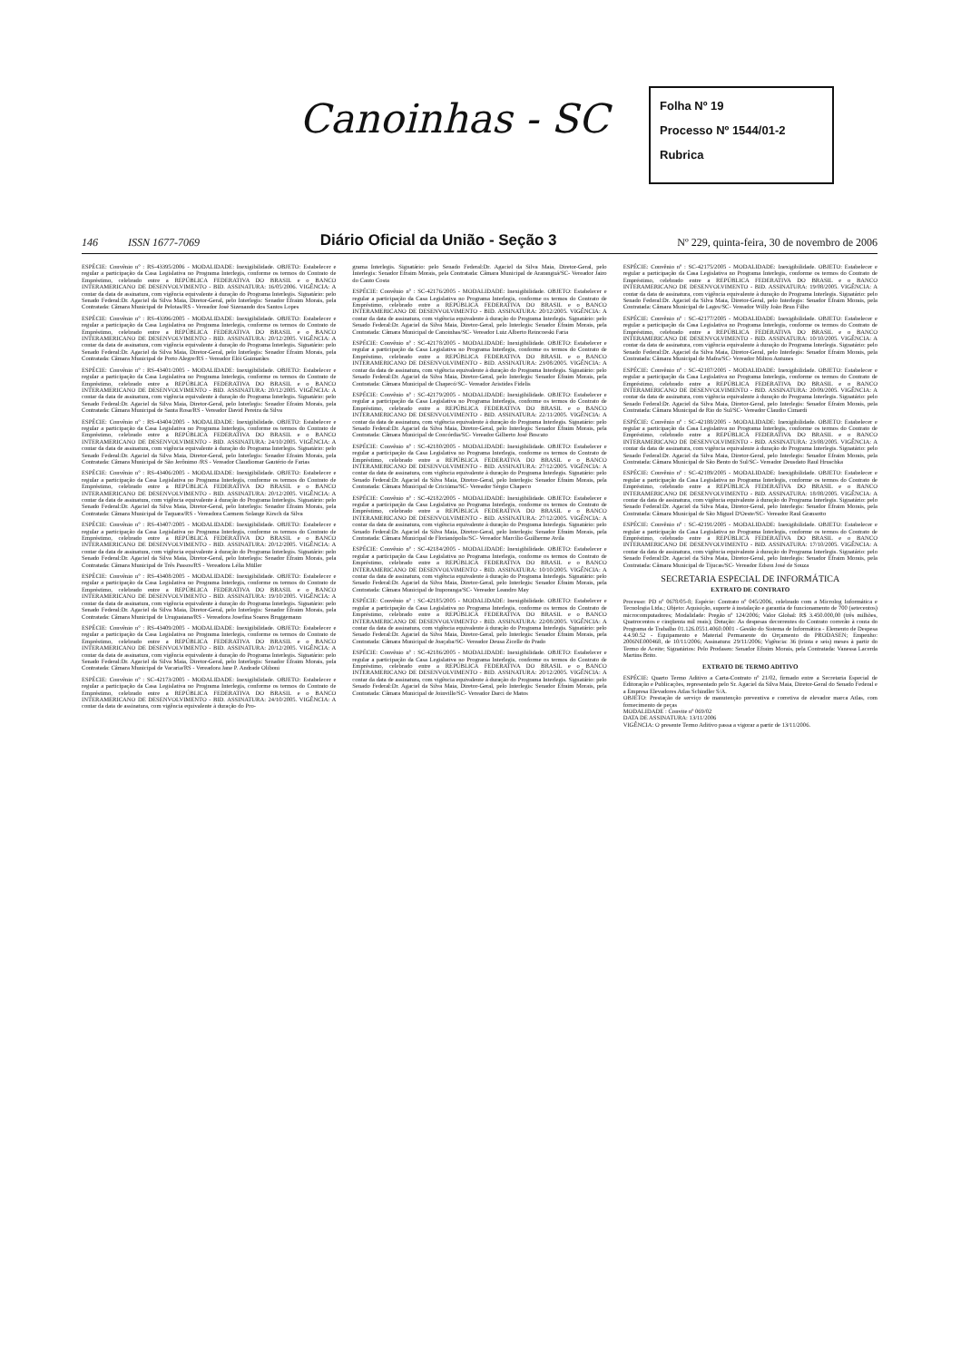Canoinhas - SC
Folha Nº 19
Processo Nº 1544/01-2
Rubrica
146 ISSN 1677-7069 Diário Oficial da União - Seção 3 Nº 229, quinta-feira, 30 de novembro de 2006
ESPÉCIE: Convênio nº : RS-43395/2006 - MODALIDADE: Inexigibilidade. OBJETO: Estabelecer e regular a participação da Casa Legislativa no Programa Interlegis, conforme os termos do Contrato de Empréstimo, celebrado entre a REPÚBLICA FEDERATIVA DO BRASIL e o BANCO INTERAMERICANO DE DESENVOLVIMENTO - BID. ASSINATURA: 16/05/2006. VIGÊNCIA: A contar da data de assinatura, com vigência equivalente à duração do Programa Interlegis. Signatário: pelo Senado Federal:Dr. Agaciel da Silva Maia, Diretor-Geral, pelo Interlegis: Senador Efraim Morais, pela Contratada: Câmara Municipal de Pelotas/RS - Vereador José Sizenando dos Santos Lopes
ESPÉCIE: Convênio nº : RS-43396/2005 - MODALIDADE: Inexigibilidade. OBJETO: Estabelecer e regular a participação da Casa Legislativa no Programa Interlegis, conforme os termos do Contrato de Empréstimo, celebrado entre a REPÚBLICA FEDERATIVA DO BRASIL e o BANCO INTERAMERICANO DE DESENVOLVIMENTO - BID. ASSINATURA: 20/12/2005. VIGÊNCIA: A contar da data de assinatura, com vigência equivalente à duração do Programa Interlegis. Signatário: pelo Senado Federal:Dr. Agaciel da Silva Maia, Diretor-Geral, pelo Interlegis: Senador Efraim Morais, pela Contratada: Câmara Municipal de Porto Alegre/RS - Vereador Elói Guimarães
ESPÉCIE: Convênio nº : RS-43401/2005 - MODALIDADE: Inexigibilidade. OBJETO: Estabelecer e regular a participação da Casa Legislativa no Programa Interlegis, conforme os termos do Contrato de Empréstimo, celebrado entre a REPÚBLICA FEDERATIVA DO BRASIL e o BANCO INTERAMERICANO DE DESENVOLVIMENTO - BID. ASSINATURA: 20/12/2005. VIGÊNCIA: A contar da data de assinatura, com vigência equivalente à duração do Programa Interlegis. Signatário: pelo Senado Federal:Dr. Agaciel da Silva Maia, Diretor-Geral, pelo Interlegis: Senador Efraim Morais, pela Contratada: Câmara Municipal de Santa Rosa/RS - Vereador David Pereira da Silva
ESPÉCIE: Convênio nº : RS-43404/2005 - MODALIDADE: Inexigibilidade. OBJETO: Estabelecer e regular a participação da Casa Legislativa no Programa Interlegis, conforme os termos do Contrato de Empréstimo, celebrado entre a REPÚBLICA FEDERATIVA DO BRASIL e o BANCO INTERAMERICANO DE DESENVOLVIMENTO - BID. ASSINATURA: 24/10/2005. VIGÊNCIA: A contar da data de assinatura, com vigência equivalente à duração do Programa Interlegis. Signatário: pelo Senado Federal:Dr. Agaciel da Silva Maia, Diretor-Geral, pelo Interlegis: Senador Efraim Morais, pela Contratada: Câmara Municipal de São Jerônimo /RS - Vereador Claudiomar Gautério de Farias
ESPÉCIE: Convênio nº : RS-43406/2005 - MODALIDADE: Inexigibilidade. OBJETO: Estabelecer e regular a participação da Casa Legislativa no Programa Interlegis, conforme os termos do Contrato de Empréstimo, celebrado entre a REPÚBLICA FEDERATIVA DO BRASIL e o BANCO INTERAMERICANO DE DESENVOLVIMENTO - BID. ASSINATURA: 20/12/2005. VIGÊNCIA: A contar da data de assinatura, com vigência equivalente à duração do Programa Interlegis. Signatário: pelo Senado Federal:Dr. Agaciel da Silva Maia, Diretor-Geral, pelo Interlegis: Senador Efraim Morais, pela Contratada: Câmara Municipal de Taquara/RS - Vereadora Carmem Solange Kirsch da Silva
ESPÉCIE: Convênio nº : RS-43407/2005 - MODALIDADE: Inexigibilidade. OBJETO: Estabelecer e regular a participação da Casa Legislativa no Programa Interlegis, conforme os termos do Contrato de Empréstimo, celebrado entre a REPÚBLICA FEDERATIVA DO BRASIL e o BANCO INTERAMERICANO DE DESENVOLVIMENTO - BID. ASSINATURA: 20/12/2005. VIGÊNCIA: A contar da data de assinatura, com vigência equivalente à duração do Programa Interlegis. Signatário: pelo Senado Federal:Dr. Agaciel da Silva Maia, Diretor-Geral, pelo Interlegis: Senador Efraim Morais, pela Contratada: Câmara Municipal de Três Passos/RS - Vereadora Lélia Müller
ESPÉCIE: Convênio nº : RS-43408/2005 - MODALIDADE: Inexigibilidade. OBJETO: Estabelecer e regular a participação da Casa Legislativa no Programa Interlegis, conforme os termos do Contrato de Empréstimo, celebrado entre a REPÚBLICA FEDERATIVA DO BRASIL e o BANCO INTERAMERICANO DE DESENVOLVIMENTO - BID. ASSINATURA: 19/10/2005. VIGÊNCIA: A contar da data de assinatura, com vigência equivalente à duração do Programa Interlegis. Signatário: pelo Senado Federal:Dr. Agaciel da Silva Maia, Diretor-Geral, pelo Interlegis: Senador Efraim Morais, pela Contratada: Câmara Municipal de Uruguaiana/RS - Vereadora Josefina Soares Bruggemann
ESPÉCIE: Convênio nº : RS-43409/2005 - MODALIDADE: Inexigibilidade. OBJETO: Estabelecer e regular a participação da Casa Legislativa no Programa Interlegis, conforme os termos do Contrato de Empréstimo, celebrado entre a REPÚBLICA FEDERATIVA DO BRASIL e o BANCO INTERAMERICANO DE DESENVOLVIMENTO - BID. ASSINATURA: 20/12/2005. VIGÊNCIA: A contar da data de assinatura, com vigência equivalente à duração do Programa Interlegis. Signatário: pelo Senado Federal:Dr. Agaciel da Silva Maia, Diretor-Geral, pelo Interlegis: Senador Efraim Morais, pela Contratada: Câmara Municipal de Vacaria/RS - Vereadora Jane P. Andrade Oliboni
ESPÉCIE: Convênio nº : SC-42173/2005 - MODALIDADE: Inexigibilidade. OBJETO: Estabelecer e regular a participação da Casa Legislativa no Programa Interlegis, conforme os termos do Contrato de Empréstimo, celebrado entre a REPÚBLICA FEDERATIVA DO BRASIL e o BANCO INTERAMERICANO DE DESENVOLVIMENTO - BID. ASSINATURA: 24/10/2005. VIGÊNCIA: A contar da data de assinatura, com vigência equivalente à duração do Pro-
grama Interlegis. Signatário: pelo Senado Federal:Dr. Agaciel da Silva Maia, Diretor-Geral, pelo Interlegis: Senador Efraim Morais, pela Contratada: Câmara Municipal de Araranguá/SC- Vereador Jairo do Canto Costa
ESPÉCIE: Convênio nº : SC-42176/2005 - MODALIDADE: Inexigibilidade. OBJETO: Estabelecer e regular a participação da Casa Legislativa no Programa Interlegis, conforme os termos do Contrato de Empréstimo, celebrado entre a REPÚBLICA FEDERATIVA DO BRASIL e o BANCO INTERAMERICANO DE DESENVOLVIMENTO - BID. ASSINATURA: 20/12/2005. VIGÊNCIA: A contar da data de assinatura, com vigência equivalente à duração do Programa Interlegis. Signatário: pelo Senado Federal:Dr. Agaciel da Silva Maia, Diretor-Geral, pelo Interlegis: Senador Efraim Morais, pela Contratada: Câmara Municipal de Canoinhas/SC- Vereador Luiz Alberto Reincoeski Faria
ESPÉCIE: Convênio nº : SC-42178/2005 - MODALIDADE: Inexigibilidade. OBJETO: Estabelecer e regular a participação da Casa Legislativa no Programa Interlegis, conforme os termos do Contrato de Empréstimo, celebrado entre a REPÚBLICA FEDERATIVA DO BRASIL e o BANCO INTERAMERICANO DE DESENVOLVIMENTO - BID. ASSINATURA: 23/08/2005. VIGÊNCIA: A contar da data de assinatura, com vigência equivalente à duração do Programa Interlegis. Signatário: pelo Senado Federal:Dr. Agaciel da Silva Maia, Diretor-Geral, pelo Interlegis: Senador Efraim Morais, pela Contratada: Câmara Municipal de Chapecó/SC- Vereador Aristides Fidelis
ESPÉCIE: Convênio nº : SC-42179/2005 - MODALIDADE: Inexigibilidade. OBJETO: Estabelecer e regular a participação da Casa Legislativa no Programa Interlegis, conforme os termos do Contrato de Empréstimo, celebrado entre a REPÚBLICA FEDERATIVA DO BRASIL e o BANCO INTERAMERICANO DE DESENVOLVIMENTO - BID. ASSINATURA: 22/11/2005. VIGÊNCIA: A contar da data de assinatura, com vigência equivalente à duração do Programa Interlegis. Signatário: pelo Senado Federal:Dr. Agaciel da Silva Maia, Diretor-Geral, pelo Interlegis: Senador Efraim Morais, pela Contratada: Câmara Municipal de Concórdia/SC- Vereador Gilberto José Boscato
ESPÉCIE: Convênio nº : SC-42180/2005 - MODALIDADE: Inexigibilidade. OBJETO: Estabelecer e regular a participação da Casa Legislativa no Programa Interlegis, conforme os termos do Contrato de Empréstimo, celebrado entre a REPÚBLICA FEDERATIVA DO BRASIL e o BANCO INTERAMERICANO DE DESENVOLVIMENTO - BID. ASSINATURA: 27/12/2005. VIGÊNCIA: A contar da data de assinatura, com vigência equivalente à duração do Programa Interlegis. Signatário: pelo Senado Federal:Dr. Agaciel da Silva Maia, Diretor-Geral, pelo Interlegis: Senador Efraim Morais, pela Contratada: Câmara Municipal de Criciúma/SC- Vereador Sérgio Chapeco
ESPÉCIE: Convênio nº : SC-42182/2005 - MODALIDADE: Inexigibilidade. OBJETO: Estabelecer e regular a participação da Casa Legislativa no Programa Interlegis, conforme os termos do Contrato de Empréstimo, celebrado entre a REPÚBLICA FEDERATIVA DO BRASIL e o BANCO INTERAMERICANO DE DESENVOLVIMENTO - BID. ASSINATURA: 27/12/2005. VIGÊNCIA: A contar da data de assinatura, com vigência equivalente à duração do Programa Interlegis. Signatário: pelo Senado Federal:Dr. Agaciel da Silva Maia, Diretor-Geral, pelo Interlegis: Senador Efraim Morais, pela Contratada: Câmara Municipal de Florianópolis/SC- Vereador Marcílio Guilherme Avila
ESPÉCIE: Convênio nº : SC-42184/2005 - MODALIDADE: Inexigibilidade. OBJETO: Estabelecer e regular a participação da Casa Legislativa no Programa Interlegis, conforme os termos do Contrato de Empréstimo, celebrado entre a REPÚBLICA FEDERATIVA DO BRASIL e o BANCO INTERAMERICANO DE DESENVOLVIMENTO - BID. ASSINATURA: 10/10/2005. VIGÊNCIA: A contar da data de assinatura, com vigência equivalente à duração do Programa Interlegis. Signatário: pelo Senado Federal:Dr. Agaciel da Silva Maia, Diretor-Geral, pelo Interlegis: Senador Efraim Morais, pela Contratada: Câmara Municipal de Ituporanga/SC- Vereador Leandro May
ESPÉCIE: Convênio nº : SC-42185/2005 - MODALIDADE: Inexigibilidade. OBJETO: Estabelecer e regular a participação da Casa Legislativa no Programa Interlegis, conforme os termos do Contrato de Empréstimo, celebrado entre a REPÚBLICA FEDERATIVA DO BRASIL e o BANCO INTERAMERICANO DE DESENVOLVIMENTO - BID. ASSINATURA: 22/08/2005. VIGÊNCIA: A contar da data de assinatura, com vigência equivalente à duração do Programa Interlegis. Signatário: pelo Senado Federal:Dr. Agaciel da Silva Maia, Diretor-Geral, pelo Interlegis: Senador Efraim Morais, pela Contratada: Câmara Municipal de Joaçaba/SC- Vereador Deusa Zicelle do Prado
ESPÉCIE: Convênio nº : SC-42186/2005 - MODALIDADE: Inexigibilidade. OBJETO: Estabelecer e regular a participação da Casa Legislativa no Programa Interlegis, conforme os termos do Contrato de Empréstimo, celebrado entre a REPÚBLICA FEDERATIVA DO BRASIL e o BANCO INTERAMERICANO DE DESENVOLVIMENTO - BID. ASSINATURA: 20/12/2005. VIGÊNCIA: A contar da data de assinatura, com vigência equivalente à duração do Programa Interlegis. Signatário: pelo Senado Federal:Dr. Agaciel da Silva Maia, Diretor-Geral, pelo Interlegis: Senador Efraim Morais, pela Contratada: Câmara Municipal de Joinville/SC- Vereador Darci de Matos
ESPÉCIE: Convênio nº : SC-42175/2005 - MODALIDADE: Inexigibilidade. OBJETO: Estabelecer e regular a participação da Casa Legislativa no Programa Interlegis, conforme os termos do Contrato de Empréstimo, celebrado entre a REPÚBLICA FEDERATIVA DO BRASIL e o BANCO INTERAMERICANO DE DESENVOLVIMENTO - BID. ASSINATURA: 19/08/2005. VIGÊNCIA: A contar da data de assinatura, com vigência equivalente à duração do Programa Interlegis. Signatário: pelo Senado Federal:Dr. Agaciel da Silva Maia, Diretor-Geral, pelo Interlegis: Senador Efraim Morais, pela Contratada: Câmara Municipal de Lages/SC- Vereador Willy João Brun Filho
ESPÉCIE: Convênio nº : SC-42177/2005 - MODALIDADE: Inexigibilidade. OBJETO: Estabelecer e regular a participação da Casa Legislativa no Programa Interlegis, conforme os termos do Contrato de Empréstimo, celebrado entre a REPÚBLICA FEDERATIVA DO BRASIL e o BANCO INTERAMERICANO DE DESENVOLVIMENTO - BID. ASSINATURA: 10/10/2005. VIGÊNCIA: A contar da data de assinatura, com vigência equivalente à duração do Programa Interlegis. Signatário: pelo Senado Federal:Dr. Agaciel da Silva Maia, Diretor-Geral, pelo Interlegis: Senador Efraim Morais, pela Contratada: Câmara Municipal de Mafra/SC- Vereador Milton Antunes
ESPÉCIE: Convênio nº : SC-42187/2005 - MODALIDADE: Inexigibilidade. OBJETO: Estabelecer e regular a participação da Casa Legislativa no Programa Interlegis, conforme os termos do Contrato de Empréstimo, celebrado entre a REPÚBLICA FEDERATIVA DO BRASIL e o BANCO INTERAMERICANO DE DESENVOLVIMENTO - BID. ASSINATURA: 20/09/2005. VIGÊNCIA: A contar da data de assinatura, com vigência equivalente à duração do Programa Interlegis. Signatário: pelo Senado Federal:Dr. Agaciel da Silva Maia, Diretor-Geral, pelo Interlegis: Senador Efraim Morais, pela Contratada: Câmara Municipal de Rio do Sul/SC- Vereador Claudio Cimardi
ESPÉCIE: Convênio nº : SC-42188/2005 - MODALIDADE: Inexigibilidade. OBJETO: Estabelecer e regular a participação da Casa Legislativa no Programa Interlegis, conforme os termos do Contrato de Empréstimo, celebrado entre a REPÚBLICA FEDERATIVA DO BRASIL e o BANCO INTERAMERICANO DE DESENVOLVIMENTO - BID. ASSINATURA: 23/08/2005. VIGÊNCIA: A contar da data de assinatura, com vigência equivalente à duração do Programa Interlegis. Signatário: pelo Senado Federal:Dr. Agaciel da Silva Maia, Diretor-Geral, pelo Interlegis: Senador Efraim Morais, pela Contratada: Câmara Municipal de São Bento do Sul/SC- Vereador Deusdato Raul Hruschka
ESPÉCIE: Convênio nº : SC-42189/2005 - MODALIDADE: Inexigibilidade. OBJETO: Estabelecer e regular a participação da Casa Legislativa no Programa Interlegis, conforme os termos do Contrato de Empréstimo, celebrado entre a REPÚBLICA FEDERATIVA DO BRASIL e o BANCO INTERAMERICANO DE DESENVOLVIMENTO - BID. ASSINATURA: 18/08/2005. VIGÊNCIA: A contar da data de assinatura, com vigência equivalente à duração do Programa Interlegis. Signatário: pelo Senado Federal:Dr. Agaciel da Silva Maia, Diretor-Geral, pelo Interlegis: Senador Efraim Morais, pela Contratada: Câmara Municipal de São Miguel D'Oeste/SC- Vereador Raul Gransotto
ESPÉCIE: Convênio nº : SC-42191/2005 - MODALIDADE: Inexigibilidade. OBJETO: Estabelecer e regular a participação da Casa Legislativa no Programa Interlegis, conforme os termos do Contrato de Empréstimo, celebrado entre a REPÚBLICA FEDERATIVA DO BRASIL e o BANCO INTERAMERICANO DE DESENVOLVIMENTO - BID. ASSINATURA: 17/10/2005. VIGÊNCIA: A contar da data de assinatura, com vigência equivalente à duração do Programa Interlegis. Signatário: pelo Senado Federal:Dr. Agaciel da Silva Maia, Diretor-Geral, pelo Interlegis: Senador Efraim Morais, pela Contratada: Câmara Municipal de Tijucas/SC- Vereador Edson José de Souza
SECRETARIA ESPECIAL DE INFORMÁTICA
EXTRATO DE CONTRATO
Processo: PD nº 0678/05-8; Espécie: Contrato nº 045/2006, celebrado com a Microlog Informática e Tecnologia Ltda.; Objeto: Aquisição, suporte à instalação e garantia de funcionamento de 700 (setecentos) microcomputadores; Modalidade: Pregão nº 124/2006; Valor Global: R$ 3.450.000,00 (três milhões, Quatrocentos e cinqüenta mil reais); Dotação: As despesas decorrentes do Contrato correrão à conta do Programa de Trabalho 01.126.0551.4060.0001 - Gestão do Sistema de Informática - Elemento de Despesa 4.4.90.52 - Equipamento e Material Permanente do Orçamento do PRODASEN; Empenho: 2006NE000468, de 10/11/2006; Assinatura: 29/11/2006; Vigência: 36 (trinta e seis) meses à partir do Termo de Aceite; Signatários: Pelo Prodasen: Senador Efraim Morais, pela Contratada: Vanessa Lacerda Martins Brito.
EXTRATO DE TERMO ADITIVO
ESPÉCIE: Quarto Termo Aditivo a Carta-Contrato nº 21/02, firmado entre a Secretaria Especial de Editoração e Publicações, representado pelo Sr. Agaciel da Silva Maia, Diretor-Geral do Senado Federal e a Empresa Elevadores Atlas Schindler S/A.
OBJETO: Prestação de serviço de manutenção preventiva e corretiva de elevador marca Atlas, com fornecimento de peças
MODALIDADE : Convite nº 069/02
DATA DE ASSINATURA: 13/11/2006
VIGÊNCIA: O presente Termo Aditivo passa a vigorar a partir de 13/11/2006.